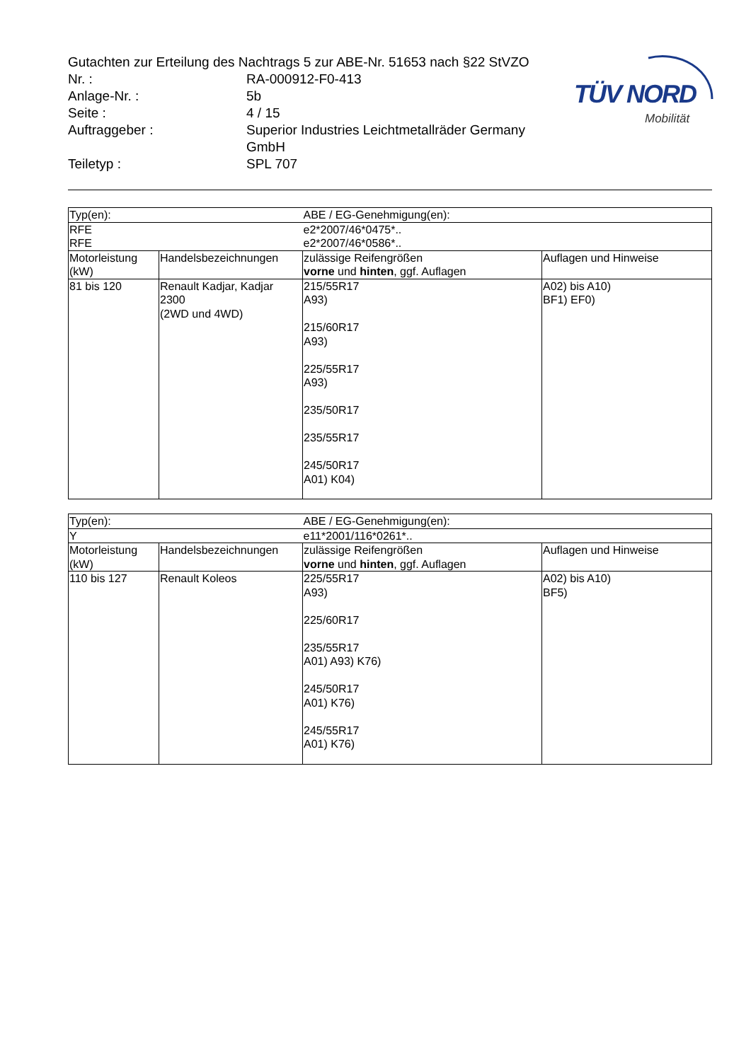TÜV NORD
Mobilität
Gutachten zur Erteilung des Nachtrags 5 zur ABE-Nr. 51653 nach §22 StVZO
| Nr. : | RA-000912-F0-413 |
| Anlage-Nr. : | 5b |
| Seite : | 4 / 15 |
| Auftraggeber : | Superior Industries Leichtmetallräder Germany GmbH |
| Teiletyp : | SPL 707 |
| Typ(en): | | ABE / EG-Genehmigung(en): | |
| RFE RFE | | e2*2007/46*0475*.. e2*2007/46*0586*.. | |
| Motorleistung (kW) | Handelsbezeichnungen | zulässige Reifengrößen vorne und hinten , ggf. Auflagen | Auflagen und Hinweise |
| 81 bis 120 | Renault Kadjar, Kadjar 2300 (2WD und 4WD) | 215/55R17 A93) 215/60R17 A93) 225/55R17 A93) 235/50R17 235/55R17 245/50R17 A01) K04) | A02) bis A10) BF1) EF0) |
| Typ(en): | | ABE / EG-Genehmigung(en): | |
| Y | | e11*2001/116*0261*.. | |
| Motorleistung (kW) | Handelsbezeichnungen | zulässige Reifengrößen vorne und hinten , ggf. Auflagen | Auflagen und Hinweise |
| 110 bis 127 | Renault Koleos | 225/55R17 A93) 225/60R17 235/55R17 A01) A93) K76) 245/50R17 A01) K76) 245/55R17 A01) K76) | A02) bis A10) BF5) |